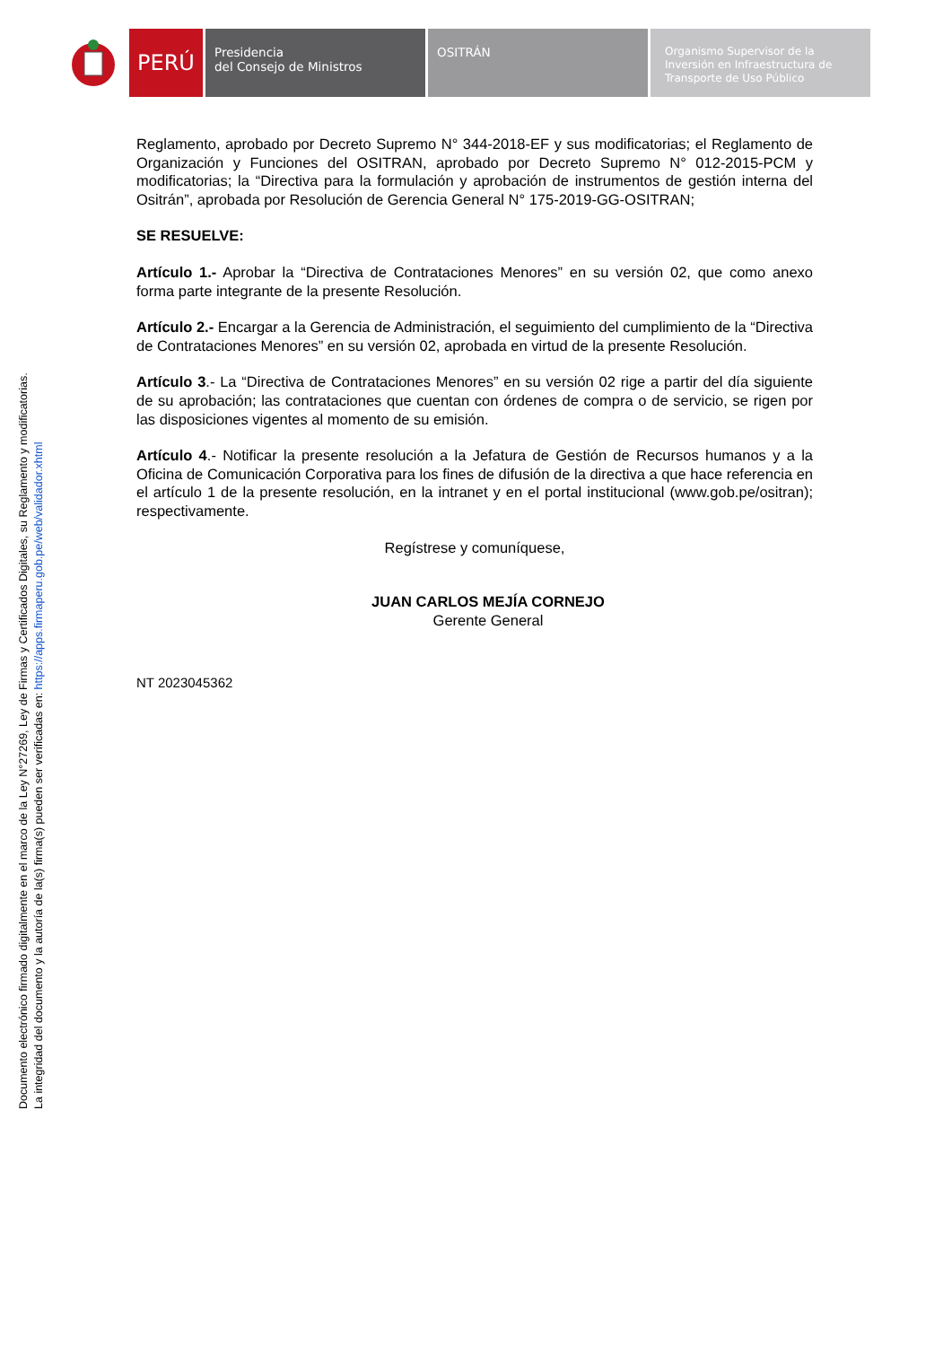PERÚ
Presidencia
del Consejo de Ministros
OSITRÁN
Organismo Supervisor de la Inversión en Infraestructura de Transporte de Uso Público
Documento electrónico firmado digitalmente en el marco de la Ley N°27269, Ley de Firmas y Certificados Digitales, su Reglamento y modificatorias.
La integridad del documento y la autoría de la(s) firma(s) pueden ser verificadas en: https://apps.firmaperu.gob.pe/web/validador.xhtml
Reglamento, aprobado por Decreto Supremo N° 344-2018-EF y sus modificatorias; el Reglamento de Organización y Funciones del OSITRAN, aprobado por Decreto Supremo N° 012-2015-PCM y modificatorias; la “Directiva para la formulación y aprobación de instrumentos de gestión interna del Ositrán”, aprobada por Resolución de Gerencia General N° 175-2019-GG-OSITRAN;
SE RESUELVE:
Artículo 1.- Aprobar la “Directiva de Contrataciones Menores” en su versión 02, que como anexo forma parte integrante de la presente Resolución.
Artículo 2.- Encargar a la Gerencia de Administración, el seguimiento del cumplimiento de la “Directiva de Contrataciones Menores” en su versión 02, aprobada en virtud de la presente Resolución.
Artículo 3.- La “Directiva de Contrataciones Menores” en su versión 02 rige a partir del día siguiente de su aprobación; las contrataciones que cuentan con órdenes de compra o de servicio, se rigen por las disposiciones vigentes al momento de su emisión.
Artículo 4.- Notificar la presente resolución a la Jefatura de Gestión de Recursos humanos y a la Oficina de Comunicación Corporativa para los fines de difusión de la directiva a que hace referencia en el artículo 1 de la presente resolución, en la intranet y en el portal institucional (www.gob.pe/ositran); respectivamente.
Regístrese y comuníquese,
JUAN CARLOS MEJÍA CORNEJO
Gerente General
NT 2023045362